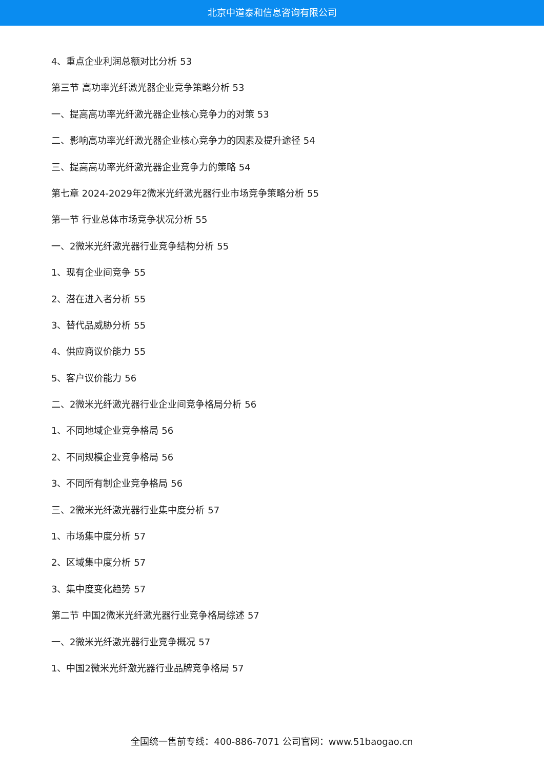北京中道泰和信息咨询有限公司
4、重点企业利润总额对比分析 53
第三节 高功率光纤激光器企业竞争策略分析 53
一、提高高功率光纤激光器企业核心竞争力的对策 53
二、影响高功率光纤激光器企业核心竞争力的因素及提升途径 54
三、提高高功率光纤激光器企业竞争力的策略 54
第七章 2024-2029年2微米光纤激光器行业市场竞争策略分析 55
第一节 行业总体市场竞争状况分析 55
一、2微米光纤激光器行业竞争结构分析 55
1、现有企业间竞争 55
2、潜在进入者分析 55
3、替代品威胁分析 55
4、供应商议价能力 55
5、客户议价能力 56
二、2微米光纤激光器行业企业间竞争格局分析 56
1、不同地域企业竞争格局 56
2、不同规模企业竞争格局 56
3、不同所有制企业竞争格局 56
三、2微米光纤激光器行业集中度分析 57
1、市场集中度分析 57
2、区域集中度分析 57
3、集中度变化趋势 57
第二节 中国2微米光纤激光器行业竞争格局综述 57
一、2微米光纤激光器行业竞争概况 57
1、中国2微米光纤激光器行业品牌竞争格局 57
全国统一售前专线：400-886-7071 公司官网：www.51baogao.cn